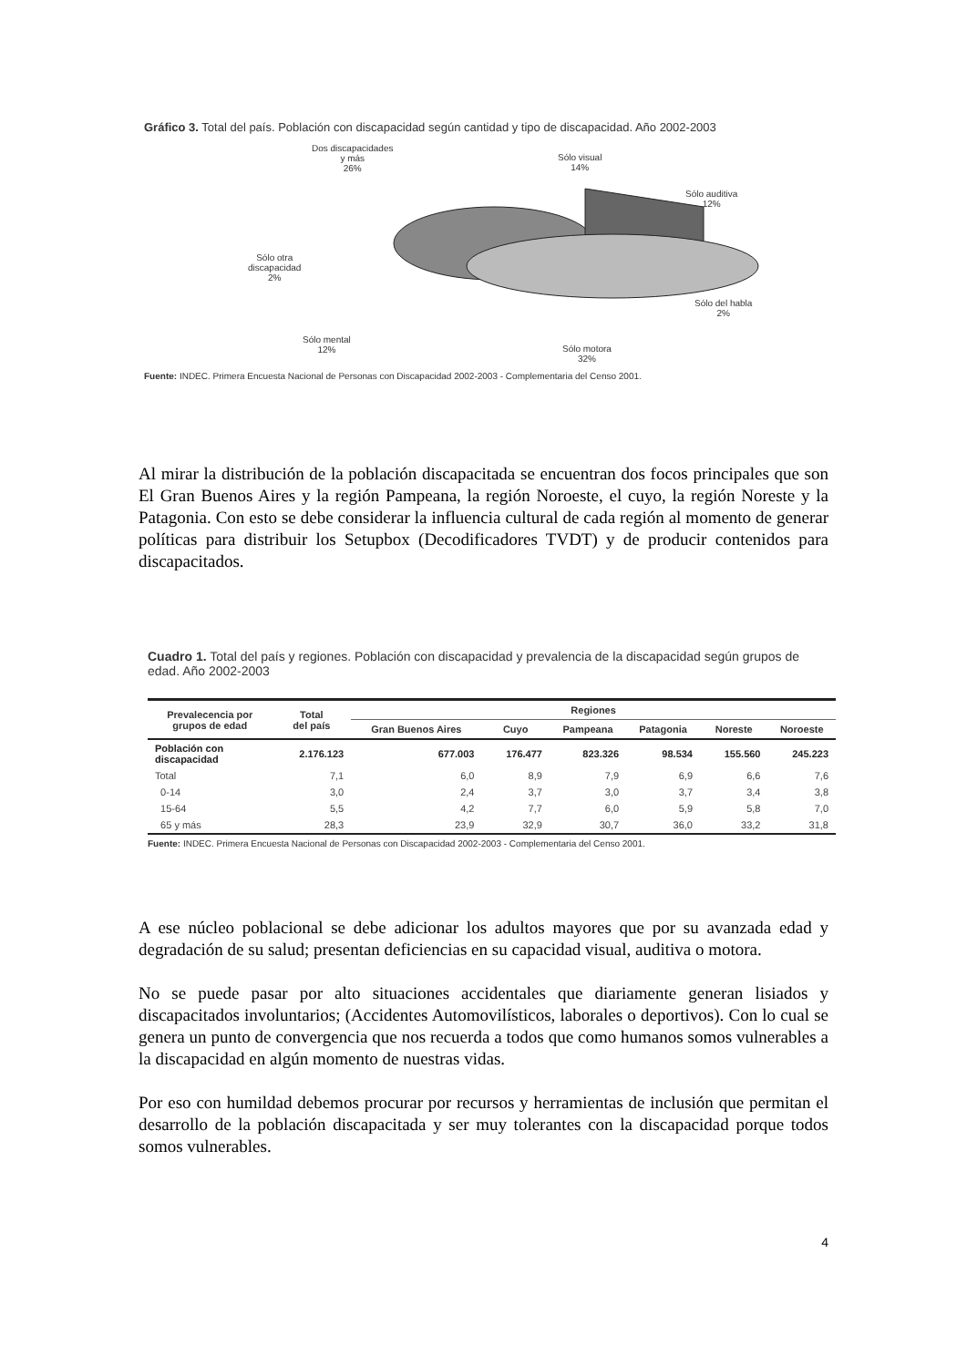Gráfico 3. Total del país. Población con discapacidad según cantidad y tipo de discapacidad. Año 2002-2003
Dos discapacidades
y más
26%
Sólo visual
14%
Sólo auditiva
12%
Sólo otra
discapacidad
2%
Sólo del habla
2%
Sólo mental
12% Sólo motora
32%
Fuente: INDEC. Primera Encuesta Nacional de Personas con Discapacidad 2002-2003 - Complementaria del Censo 2001.
Al mirar la distribución de la población discapacitada se encuentran dos focos principales que son El Gran Buenos Aires y la región Pampeana, la región Noroeste, el cuyo, la región Noreste y la Patagonia. Con esto se debe considerar la influencia cultural de cada región al momento de generar políticas para distribuir los Setupbox (Decodificadores TVDT) y de producir contenidos para discapacitados.
Cuadro 1. Total del país y regiones. Población con discapacidad y prevalencia de la discapacidad según grupos de edad. Año 2002-2003
| Prevalecencia por grupos de edad | Total del país | Regiones | | | | | |
| --- | --- | --- | --- | --- | --- | --- | --- |
| | | Gran Buenos Aires | Cuyo | Pampeana | Patagonia | Noreste | Noroeste |
| Población con discapacidad | 2.176.123 | 677.003 | 176.477 | 823.326 | 98.534 | 155.560 | 245.223 |
| Total | 7,1 | 6,0 | 8,9 | 7,9 | 6,9 | 6,6 | 7,6 |
| 0-14 | 3,0 | 2,4 | 3,7 | 3,0 | 3,7 | 3,4 | 3,8 |
| 15-64 | 5,5 | 4,2 | 7,7 | 6,0 | 5,9 | 5,8 | 7,0 |
| 65 y más | 28,3 | 23,9 | 32,9 | 30,7 | 36,0 | 33,2 | 31,8 |
Fuente: INDEC. Primera Encuesta Nacional de Personas con Discapacidad 2002-2003 - Complementaria del Censo 2001.
A ese núcleo poblacional se debe adicionar los adultos mayores que por su avanzada edad y degradación de su salud; presentan deficiencias en su capacidad visual, auditiva o motora.
No se puede pasar por alto situaciones accidentales que diariamente generan lisiados y discapacitados involuntarios; (Accidentes Automovilísticos, laborales o deportivos). Con lo cual se genera un punto de convergencia que nos recuerda a todos que como humanos somos vulnerables a la discapacidad en algún momento de nuestras vidas.
Por eso con humildad debemos procurar por recursos y herramientas de inclusión que permitan el desarrollo de la población discapacitada y ser muy tolerantes con la discapacidad porque todos somos vulnerables.
4